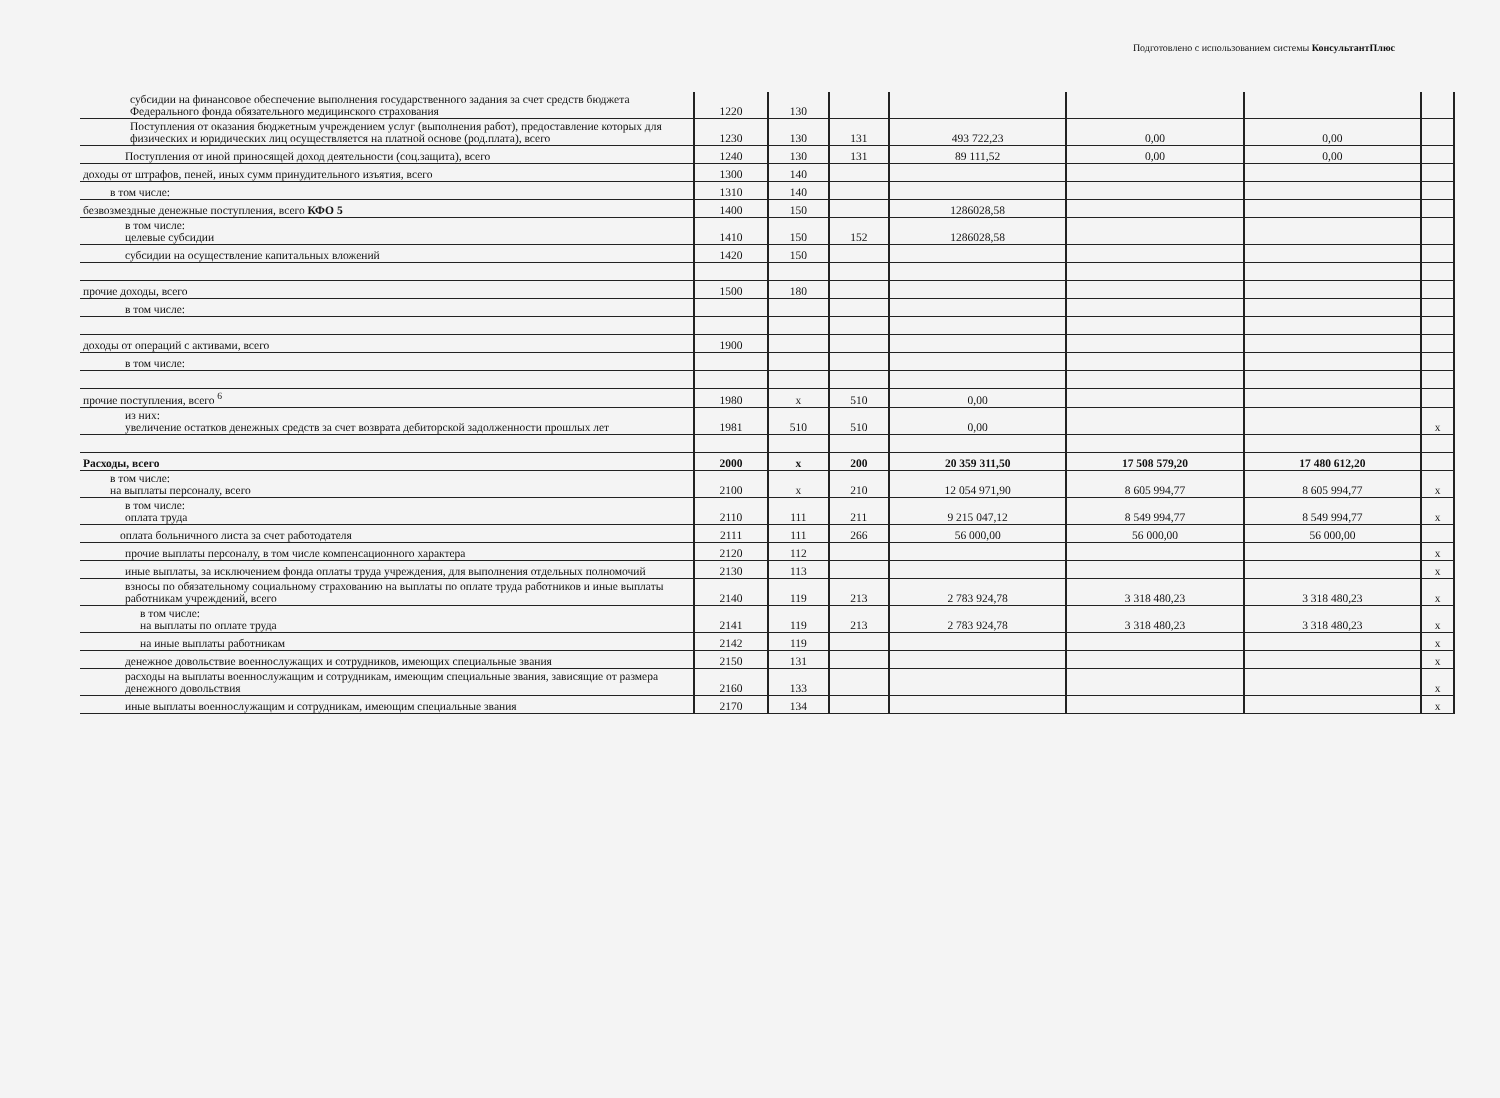Подготовлено с использованием системы КонсультантПлюс
| субсидии на финансовое обеспечение выполнения государственного задания за счет средств бюджета Федерального фонда обязательного медицинского страхования | 1220 | 130 | | | | | |
| Поступления от оказания бюджетным учреждением услуг (выполнения работ), предоставление которых для физических и юридических лиц осуществляется на платной основе (род.плата), всего | 1230 | 130 | 131 | 493 722,23 | 0,00 | 0,00 | |
| Поступления от иной приносящей доход деятельности (соц.защита), всего | 1240 | 130 | 131 | 89 111,52 | 0,00 | 0,00 | |
| доходы от штрафов, пеней, иных сумм принудительного изъятия, всего | 1300 | 140 | | | | | |
| в том числе: | 1310 | 140 | | | | | |
| безвозмездные денежные поступления, всего КФО 5 | 1400 | 150 | | 1286028,58 | | | |
| в том числе: целевые субсидии | 1410 | 150 | 152 | 1286028,58 | | | |
| субсидии на осуществление капитальных вложений | 1420 | 150 | | | | | |
| прочие доходы, всего | 1500 | 180 | | | | | |
| в том числе: | | | | | | | |
| доходы от операций с активами, всего | 1900 | | | | | | |
| в том числе: | | | | | | | |
| прочие поступления, всего <sup>6</sup> | 1980 | х | 510 | 0,00 | | | |
| из них: увеличение остатков денежных средств за счет возврата дебиторской задолженности прошлых лет | 1981 | 510 | 510 | 0,00 | | | х |
| Расходы, всего | 2000 | х | 200 | 20 359 311,50 | 17 508 579,20 | 17 480 612,20 | |
| в том числе: на выплаты персоналу, всего | 2100 | х | 210 | 12 054 971,90 | 8 605 994,77 | 8 605 994,77 | х |
| в том числе: оплата труда | 2110 | 111 | 211 | 9 215 047,12 | 8 549 994,77 | 8 549 994,77 | х |
| оплата больничного листа за счет работодателя | 2111 | 111 | 266 | 56 000,00 | 56 000,00 | 56 000,00 | |
| прочие выплаты персоналу, в том числе компенсационного характера | 2120 | 112 | | | | | х |
| иные выплаты, за исключением фонда оплаты труда учреждения, для выполнения отдельных полномочий | 2130 | 113 | | | | | х |
| взносы по обязательному социальному страхованию на выплаты по оплате труда работников и иные выплаты работникам учреждений, всего | 2140 | 119 | 213 | 2 783 924,78 | 3 318 480,23 | 3 318 480,23 | х |
| в том числе: на выплаты по оплате труда | 2141 | 119 | 213 | 2 783 924,78 | 3 318 480,23 | 3 318 480,23 | х |
| на иные выплаты работникам | 2142 | 119 | | | | | х |
| денежное довольствие военнослужащих и сотрудников, имеющих специальные звания | 2150 | 131 | | | | | х |
| расходы на выплаты военнослужащим и сотрудникам, имеющим специальные звания, зависящие от размера денежного довольствия | 2160 | 133 | | | | | х |
| иные выплаты военнослужащим и сотрудникам, имеющим специальные звания | 2170 | 134 | | | | | х |